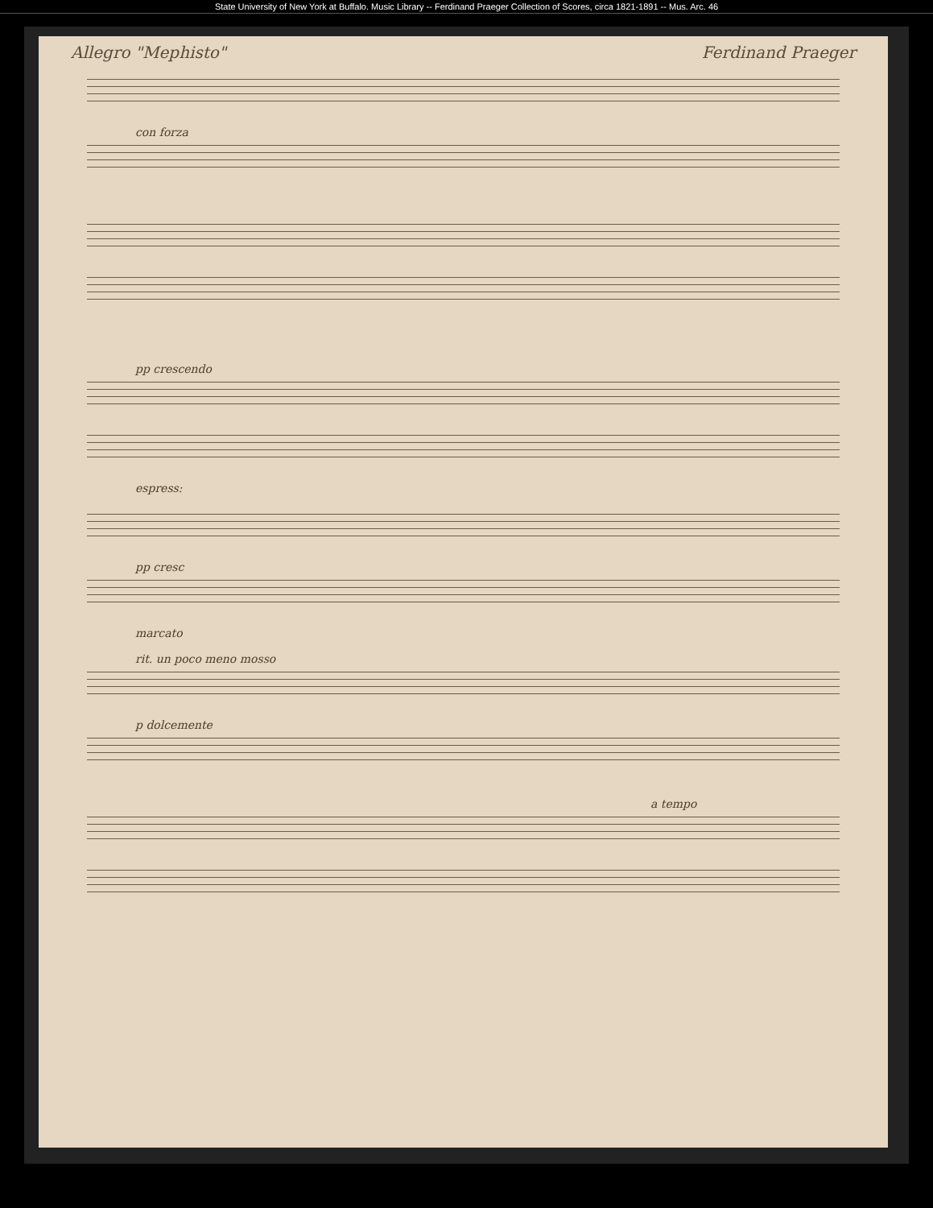State University of New York at Buffalo. Music Library -- Ferdinand Praeger Collection of Scores, circa 1821-1891 -- Mus. Arc. 46
Allegro "Mephisto" Ferdinand Praeger
con forza
pp crescendo
espress:
pp cresc
marcato
rit. un poco meno mosso
p dolcemente
a tempo